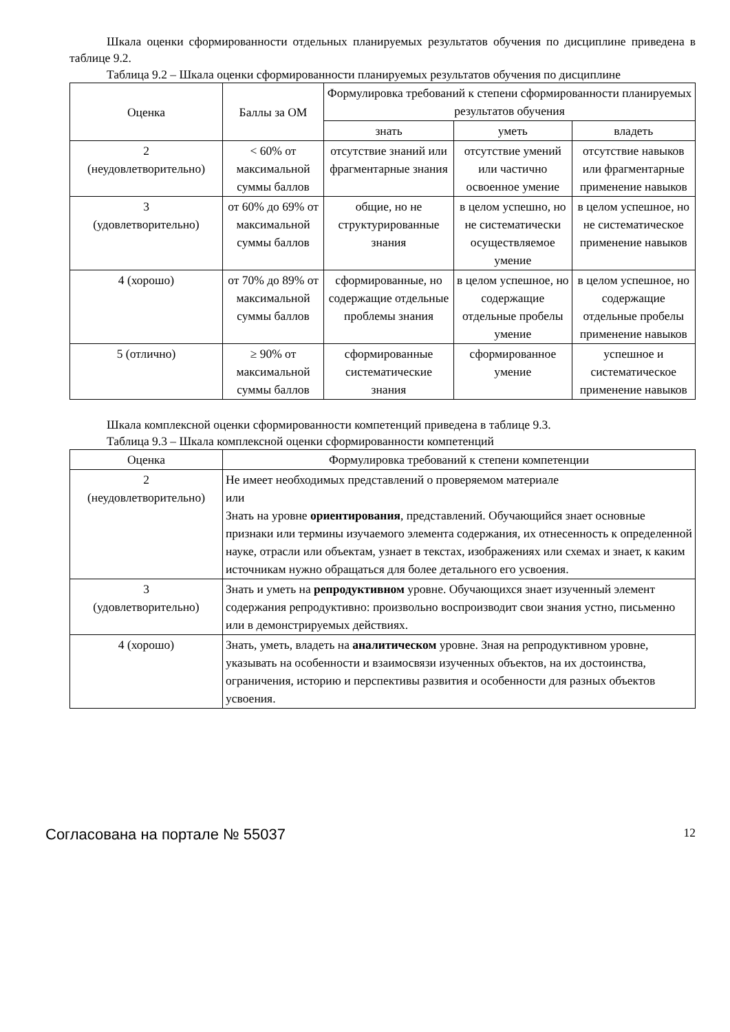Шкала оценки сформированности отдельных планируемых результатов обучения по дисциплине приведена в таблице 9.2.
Таблица 9.2 – Шкала оценки сформированности планируемых результатов обучения по дисциплине
| Оценка | Баллы за ОМ | Формулировка требований к степени сформированности планируемых результатов обучения | | |
| --- | --- | --- | --- | --- |
| | | знать | уметь | владеть |
| 2 (неудовлетворительно) | < 60% от максимальной суммы баллов | отсутствие знаний или фрагментарные знания | отсутствие умений или частично освоенное умение | отсутствие навыков или фрагментарные применение навыков |
| 3 (удовлетворительно) | от 60% до 69% от максимальной суммы баллов | общие, но не структурированные знания | в целом успешно, но не систематически осуществляемое умение | в целом успешное, но не систематическое применение навыков |
| 4 (хорошо) | от 70% до 89% от максимальной суммы баллов | сформированные, но содержащие отдельные проблемы знания | в целом успешное, но содержащие отдельные пробелы умение | в целом успешное, но содержащие отдельные пробелы применение навыков |
| 5 (отлично) | ≥ 90% от максимальной суммы баллов | сформированные систематические знания | сформированное умение | успешное и систематическое применение навыков |
Шкала комплексной оценки сформированности компетенций приведена в таблице 9.3.
Таблица 9.3 – Шкала комплексной оценки сформированности компетенций
| Оценка | Формулировка требований к степени компетенции |
| --- | --- |
| 2 (неудовлетворительно) | Не имеет необходимых представлений о проверяемом материале или Знать на уровне ориентирования , представлений. Обучающийся знает основные признаки или термины изучаемого элемента содержания, их отнесенность к определенной науке, отрасли или объектам, узнает в текстах, изображениях или схемах и знает, к каким источникам нужно обращаться для более детального его усвоения. |
| 3 (удовлетворительно) | Знать и уметь на репродуктивном уровне. Обучающихся знает изученный элемент содержания репродуктивно: произвольно воспроизводит свои знания устно, письменно или в демонстрируемых действиях. |
| 4 (хорошо) | Знать, уметь, владеть на аналитическом уровне. Зная на репродуктивном уровне, указывать на особенности и взаимосвязи изученных объектов, на их достоинства, ограничения, историю и перспективы развития и особенности для разных объектов усвоения. |
Согласована на портале № 55037 12